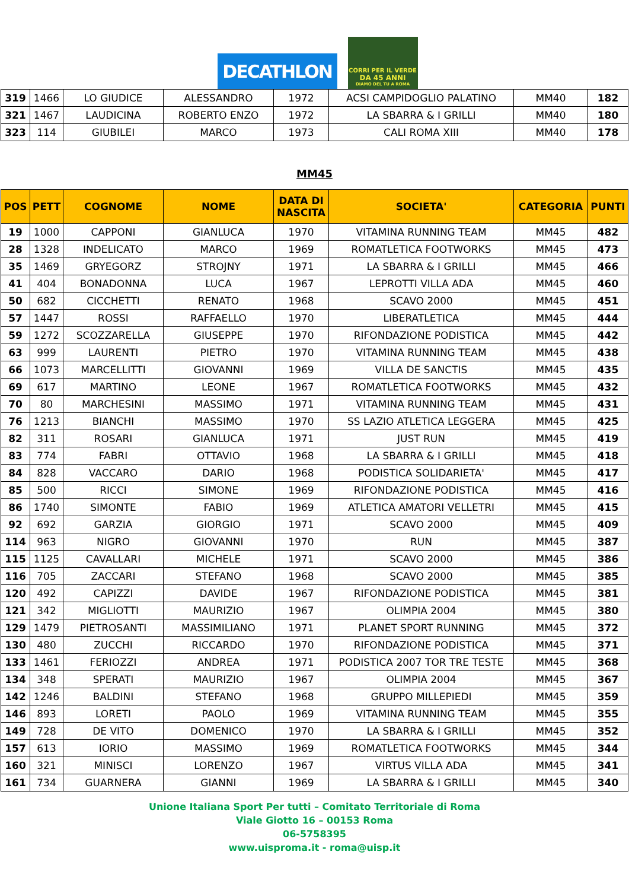DECATHLON
CORRI PER IL VERDE
DA 45 ANNI
DIAMO DEL TU A ROMA
| 319 | 1466 | LO GIUDICE | ALESSANDRO | 1972 | ACSI CAMPIDOGLIO PALATINO | MM40 | 182 |
| 321 | 1467 | LAUDICINA | ROBERTO ENZO | 1972 | LA SBARRA & I GRILLI | MM40 | 180 |
| 323 | 114 | GIUBILEI | MARCO | 1973 | CALI ROMA XIII | MM40 | 178 |
MM45
| POS | PETT | COGNOME | NOME | DATA DI NASCITA | SOCIETA' | CATEGORIA | PUNTI |
| --- | --- | --- | --- | --- | --- | --- | --- |
| 19 | 1000 | CAPPONI | GIANLUCA | 1970 | VITAMINA RUNNING TEAM | MM45 | 482 |
| 28 | 1328 | INDELICATO | MARCO | 1969 | ROMATLETICA FOOTWORKS | MM45 | 473 |
| 35 | 1469 | GRYEGORZ | STROJNY | 1971 | LA SBARRA & I GRILLI | MM45 | 466 |
| 41 | 404 | BONADONNA | LUCA | 1967 | LEPROTTI VILLA ADA | MM45 | 460 |
| 50 | 682 | CICCHETTI | RENATO | 1968 | SCAVO 2000 | MM45 | 451 |
| 57 | 1447 | ROSSI | RAFFAELLO | 1970 | LIBERATLETICA | MM45 | 444 |
| 59 | 1272 | SCOZZARELLA | GIUSEPPE | 1970 | RIFONDAZIONE PODISTICA | MM45 | 442 |
| 63 | 999 | LAURENTI | PIETRO | 1970 | VITAMINA RUNNING TEAM | MM45 | 438 |
| 66 | 1073 | MARCELLITTI | GIOVANNI | 1969 | VILLA DE SANCTIS | MM45 | 435 |
| 69 | 617 | MARTINO | LEONE | 1967 | ROMATLETICA FOOTWORKS | MM45 | 432 |
| 70 | 80 | MARCHESINI | MASSIMO | 1971 | VITAMINA RUNNING TEAM | MM45 | 431 |
| 76 | 1213 | BIANCHI | MASSIMO | 1970 | SS LAZIO ATLETICA LEGGERA | MM45 | 425 |
| 82 | 311 | ROSARI | GIANLUCA | 1971 | JUST RUN | MM45 | 419 |
| 83 | 774 | FABRI | OTTAVIO | 1968 | LA SBARRA & I GRILLI | MM45 | 418 |
| 84 | 828 | VACCARO | DARIO | 1968 | PODISTICA SOLIDARIETA' | MM45 | 417 |
| 85 | 500 | RICCI | SIMONE | 1969 | RIFONDAZIONE PODISTICA | MM45 | 416 |
| 86 | 1740 | SIMONTE | FABIO | 1969 | ATLETICA AMATORI VELLETRI | MM45 | 415 |
| 92 | 692 | GARZIA | GIORGIO | 1971 | SCAVO 2000 | MM45 | 409 |
| 114 | 963 | NIGRO | GIOVANNI | 1970 | RUN | MM45 | 387 |
| 115 | 1125 | CAVALLARI | MICHELE | 1971 | SCAVO 2000 | MM45 | 386 |
| 116 | 705 | ZACCARI | STEFANO | 1968 | SCAVO 2000 | MM45 | 385 |
| 120 | 492 | CAPIZZI | DAVIDE | 1967 | RIFONDAZIONE PODISTICA | MM45 | 381 |
| 121 | 342 | MIGLIOTTI | MAURIZIO | 1967 | OLIMPIA 2004 | MM45 | 380 |
| 129 | 1479 | PIETROSANTI | MASSIMILIANO | 1971 | PLANET SPORT RUNNING | MM45 | 372 |
| 130 | 480 | ZUCCHI | RICCARDO | 1970 | RIFONDAZIONE PODISTICA | MM45 | 371 |
| 133 | 1461 | FERIOZZI | ANDREA | 1971 | PODISTICA 2007 TOR TRE TESTE | MM45 | 368 |
| 134 | 348 | SPERATI | MAURIZIO | 1967 | OLIMPIA 2004 | MM45 | 367 |
| 142 | 1246 | BALDINI | STEFANO | 1968 | GRUPPO MILLEPIEDI | MM45 | 359 |
| 146 | 893 | LORETI | PAOLO | 1969 | VITAMINA RUNNING TEAM | MM45 | 355 |
| 149 | 728 | DE VITO | DOMENICO | 1970 | LA SBARRA & I GRILLI | MM45 | 352 |
| 157 | 613 | IORIO | MASSIMO | 1969 | ROMATLETICA FOOTWORKS | MM45 | 344 |
| 160 | 321 | MINISCI | LORENZO | 1967 | VIRTUS VILLA ADA | MM45 | 341 |
| 161 | 734 | GUARNERA | GIANNI | 1969 | LA SBARRA & I GRILLI | MM45 | 340 |
Unione Italiana Sport Per tutti – Comitato Territoriale di Roma
Viale Giotto 16 – 00153 Roma
06-5758395
www.uisproma.it - roma@uisp.it